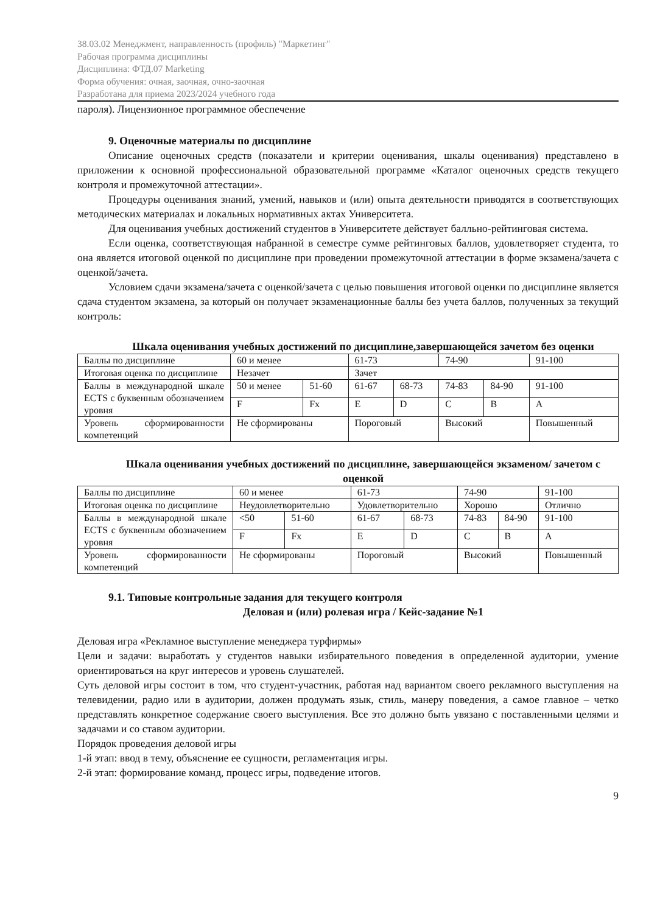38.03.02 Менеджмент, направленность (профиль) "Маркетинг"
Рабочая программа дисциплины
Дисциплина: ФТД.07 Marketing
Форма обучения: очная, заочная, очно-заочная
Разработана для приема 2023/2024 учебного года
пароля). Лицензионное программное обеспечение
9. Оценочные материалы по дисциплине
Описание оценочных средств (показатели и критерии оценивания, шкалы оценивания) представлено в приложении к основной профессиональной образовательной программе «Каталог оценочных средств текущего контроля и промежуточной аттестации».
Процедуры оценивания знаний, умений, навыков и (или) опыта деятельности приводятся в соответствующих методических материалах и локальных нормативных актах Университета.
Для оценивания учебных достижений студентов в Университете действует балльно-рейтинговая система.
Если оценка, соответствующая набранной в семестре сумме рейтинговых баллов, удовлетворяет студента, то она является итоговой оценкой по дисциплине при проведении промежуточной аттестации в форме экзамена/зачета с оценкой/зачета.
Условием сдачи экзамена/зачета с оценкой/зачета с целью повышения итоговой оценки по дисциплине является сдача студентом экзамена, за который он получает экзаменационные баллы без учета баллов, полученных за текущий контроль:
Шкала оценивания учебных достижений по дисциплине,завершающейся зачетом без оценки
| Баллы по дисциплине | 60 и менее | | 61-73 | | 74-90 | | 91-100 |
| Итоговая оценка по дисциплине | Незачет | | Зачет | | | | |
| Баллы в международной шкале ECTS с буквенным обозначением уровня | 50 и менее | 51-60 | 61-67 | 68-73 | 74-83 | 84-90 | 91-100 |
| | F | Fx | E | D | C | B | A |
| Уровень сформированности компетенций | Не сформированы | | Пороговый | | Высокий | | Повышенный |
Шкала оценивания учебных достижений по дисциплине, завершающейся экзаменом/ зачетом с оценкой
| Баллы по дисциплине | 60 и менее | | 61-73 | | 74-90 | | 91-100 |
| Итоговая оценка по дисциплине | Неудовлетворительно | | Удовлетворительно | | Хорошо | | Отлично |
| Баллы в международной шкале ECTS с буквенным обозначением уровня | <50 | 51-60 | 61-67 | 68-73 | 74-83 | 84-90 | 91-100 |
| | F | Fx | E | D | C | B | A |
| Уровень сформированности компетенций | Не сформированы | | Пороговый | | Высокий | | Повышенный |
9.1. Типовые контрольные задания для текущего контроля
Деловая и (или) ролевая игра / Кейс-задание №1
Деловая игра «Рекламное выступление менеджера турфирмы»
Цели и задачи: выработать у студентов навыки избирательного поведения в определенной аудитории, умение ориентироваться на круг интересов и уровень слушателей.
Суть деловой игры состоит в том, что студент-участник, работая над вариантом своего рекламного выступления на телевидении, радио или в аудитории, должен продумать язык, стиль, манеру поведения, а самое главное – четко представлять конкретное содержание своего выступления. Все это должно быть увязано с поставленными целями и задачами и со ставом аудитории.
Порядок проведения деловой игры
1-й этап: ввод в тему, объяснение ее сущности, регламентация игры.
2-й этап: формирование команд, процесс игры, подведение итогов.
9